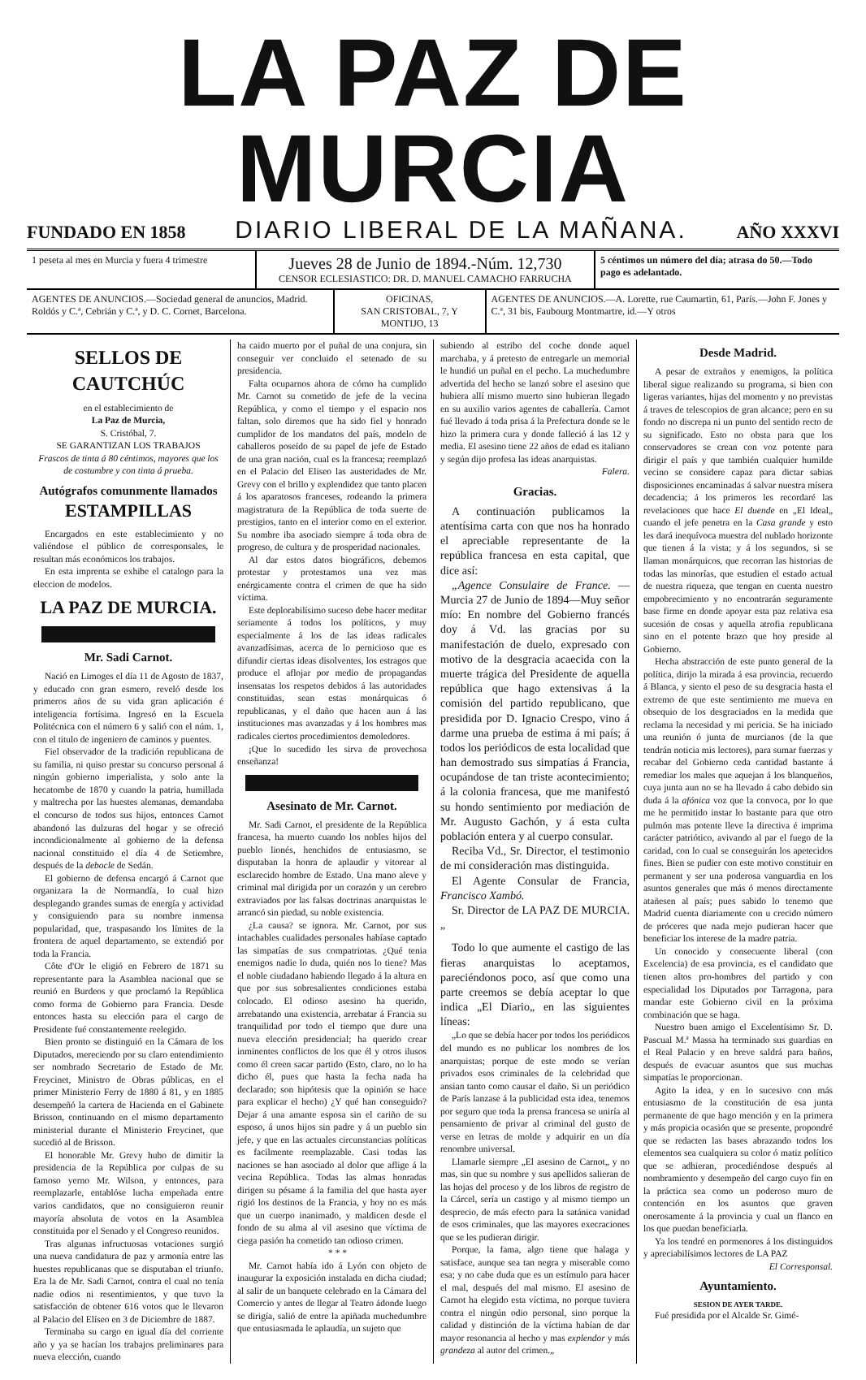LA PAZ DE MURCIA
FUNDADO EN 1858 DIARIO LIBERAL DE LA MAÑANA. AÑO XXXVI
1 peseta al mes en Murcia y fuera 4 trimestre
Jueves 28 de Junio de 1894.-Núm. 12,730
CENSOR ECLESIASTICO: DR. D. MANUEL CAMACHO FARRUCHA
5 céntimos un número del día; atrasa do 50.—Todo pago es adelantado.
AGENTES DE ANUNCIOS.—Sociedad general de anuncios, Madrid. Roldós y C.ª, Cebrián y C.ª, y D. C. Cornet, Barcelona.
OFICINAS,
SAN CRISTOBAL, 7, Y MONTIJO, 13
AGENTES DE ANUNCIOS.—A. Lorette, rue Caumartin, 61, París.—John F. Jones y C.ª, 31 bis, Faubourg Montmartre, id.—Y otros
SELLOS DE CAUTCHÚC
en el establecimiento de
La Paz de Murcia,
S. Cristóbal, 7.
SE GARANTIZAN LOS TRABAJOS
Frascos de tinta á 80 céntimos, mayores que los de costumbre y con tinta á prueba.
Autógrafos comunmente llamados
ESTAMPILLAS
Encargados en este establecimiento y no valiéndose el público de corresponsales, le resultan más económicos los trabajos.
En esta imprenta se exhibe el catalogo para la eleccion de modelos.
LA PAZ DE MURCIA.
Mr. Sadi Carnot.
Nació en Limoges el día 11 de Agosto de 1837, y educado con gran esmero, reveló desde los primeros años de su vida gran aplicación é inteligencia fortísima. Ingresó en la Escuela Politécnica con el número 6 y salió con el núm. 1, con el titulo de ingeniero de caminos y puentes.
Fiel observador de la tradición republicana de su familia, ni quiso prestar su concurso personal á ningún gobierno imperialista, y solo ante la hecatombe de 1870 y cuando la patria, humillada y maltrecha por las huestes alemanas, demandaba el concurso de todos sus hijos, entonces Carnot abandonó las dulzuras del hogar y se ofreció incondicionalmente al gobierno de la defensa nacional constituido el día 4 de Setiembre, después de la debocle de Sedán.
El gobierno de defensa encargó á Carnot que organizara la de Normandía, lo cual hizo desplegando grandes sumas de energía y actividad y consiguiendo para su nombre inmensa popularidad, que, traspasando los límites de la frontera de aquel departamento, se extendió por toda la Francia.
Côte d'Or le eligió en Febrero de 1871 su representante para la Asamblea nacional que se reunió en Burdeos y que proclamó la República como forma de Gobierno para Francia. Desde entonces hasta su elección para el cargo de Presidente fué constantemente reelegido.
Bien pronto se distinguió en la Cámara de los Diputados, mereciendo por su claro entendimiento ser nombrado Secretario de Estado de Mr. Freycinet, Ministro de Obras públicas, en el primer Ministerio Ferry de 1880 á 81, y en 1885 desempeñó la cartera de Hacienda en el Gabinete Brisson, continuando en el mismo departamento ministerial durante el Ministerio Freycinet, que sucedió al de Brisson.
El honorable Mr. Grevy hubo de dimitir la presidencia de la República por culpas de su famoso yerno Mr. Wilson, y entonces, para reemplazarle, entablóse lucha empeñada entre varios candidatos, que no consiguieron reunir mayoría absoluta de votos en la Asamblea constituida por el Senado y el Congreso reunidos.
Tras algunas infructuosas votaciones surgió una nueva candidatura de paz y armonía entre las huestes republicanas que se disputaban el triunfo. Era la de Mr. Sadi Carnot, contra el cual no tenía nadie odios ni resentimientos, y que tuvo la satisfacción de obtener 616 votos que le llevaron al Palacio del Elíseo en 3 de Diciembre de 1887.
Terminaba su cargo en igual día del corriente año y ya se hacían los trabajos preliminares para nueva elección, cuando
ha caido muerto por el puñal de una conjura, sin conseguir ver concluido el setenado de su presidencia.
Falta ocuparnos ahora de cómo ha cumplido Mr. Carnot su cometido de jefe de la vecina República, y como el tiempo y el espacio nos faltan, solo diremos que ha sido fiel y honrado cumplidor de los mandatos del país, modelo de caballeros poseído de su papel de jefe de Estado de una gran nación, cual es la francesa; reemplazó en el Palacio del Eliseo las austeridades de Mr. Grevy con el brillo y explendidez que tanto placen á los aparatosos franceses, rodeando la primera magistratura de la República de toda suerte de prestigios, tanto en el interior como en el exterior. Su nombre iba asociado siempre á toda obra de progreso, de cultura y de prosperidad nacionales.
Al dar estos datos biográficos, debemos protestar y protestamos una vez mas enérgicamente contra el crimen de que ha sido víctima.
Este deplorabilísimo suceso debe hacer meditar seriamente á todos los políticos, y muy especialmente á los de las ideas radicales avanzadísimas, acerca de lo pernicioso que es difundir ciertas ideas disolventes, los estragos que produce el aflojar por medio de propagandas insensatas los respetos debidos á las autoridades constituidas, sean estas monárquicas ó republicanas, y el daño que hacen aun á las instituciones mas avanzadas y á los hombres mas radicales ciertos procedimientos demoledores.
¡Que lo sucedido les sirva de provechosa enseñanza!
Asesinato de Mr. Carnot.
Mr. Sadi Carnot, el presidente de la República francesa, ha muerto cuando los nobles hijos del pueblo lionés, henchidos de entusiasmo, se disputaban la honra de aplaudir y vitorear al esclarecido hombre de Estado. Una mano aleve y criminal mal dirigida por un corazón y un cerebro extraviados por las falsas doctrinas anarquistas le arrancó sin piedad, su noble existencia.
¿La causa? se ignora. Mr. Carnot, por sus intachables cualidades personales habíase captado las simpatías de sus compatriotas. ¿Qué tenia enemigos nadie lo duda, quién nos lo tiene? Mas el noble ciudadano habiendo llegado á la altura en que por sus sobresalientes condiciones estaba colocado. El odioso asesino ha querido, arrebatando una existencia, arrebatar á Francia su tranquilidad por todo el tiempo que dure una nueva elección presidencial; ha querido crear inminentes conflictos de los que él y otros ilusos como él creen sacar partido (Esto, claro, no lo ha dicho él, pues que hasta la fecha nada ha declarado; son hipótesis que la opinión se hace para explicar el hecho) ¿Y qué han conseguido? Dejar á una amante esposa sin el cariño de su esposo, á unos hijos sin padre y á un pueblo sin jefe, y que en las actuales circunstancias políticas es facilmente reemplazable. Casi todas las naciones se han asociado al dolor que aflige á la vecina República. Todas las almas honradas dirigen su pésame á la familia del que hasta ayer rigió los destinos de la Francia, y hoy no es más que un cuerpo inanimado, y maldicen desde el fondo de su alma al vil asesino que víctima de ciega pasión ha cometido tan odioso crimen.
* * *
Mr. Carnot había ido á Lyón con objeto de inaugurar la exposición instalada en dicha ciudad; al salir de un banquete celebrado en la Cámara del Comercio y antes de llegar al Teatro ádonde luego se dirigía, salió de entre la apiñada muchedumbre que entusiasmada le aplaudía, un sujeto que
subiendo al estribo del coche donde aquel marchaba, y á pretesto de entregarle un memorial le hundió un puñal en el pecho. La muchedumbre advertida del hecho se lanzó sobre el asesino que hubiera allí mismo muerto sino hubieran llegado en su auxilio varios agentes de caballería. Carnot fué llevado á toda prisa á la Prefectura donde se le hizo la primera cura y donde falleció á las 12 y media. El asesino tiene 22 años de edad es italiano y según dijo profesa las ideas anarquistas.
Falera.
Gracias.
A continuación publicamos la atentísima carta con que nos ha honrado el apreciable representante de la república francesa en esta capital, que dice así:
„Agence Consulaire de France. —Murcia 27 de Junio de 1894—Muy señor mío: En nombre del Gobierno francés doy á Vd. las gracias por su manifestación de duelo, expresado con motivo de la desgracia acaecida con la muerte trágica del Presidente de aquella república que hago extensivas á la comisión del partido republicano, que presidida por D. Ignacio Crespo, vino á darme una prueba de estima á mi país; á todos los periódicos de esta localidad que han demostrado sus simpatías á Francia, ocupándose de tan triste acontecimiento; á la colonia francesa, que me manifestó su hondo sentimiento por mediación de Mr. Augusto Gachón, y á esta culta población entera y al cuerpo consular.
Reciba Vd., Sr. Director, el testimonio de mi consideración mas distinguida.
El Agente Consular de Francia, Francisco Xambó.
Sr. Director de LA PAZ DE MURCIA.„
Todo lo que aumente el castigo de las fieras anarquistas lo aceptamos, pareciéndonos poco, así que como una parte creemos se debía aceptar lo que indica „El Diario„ en las siguientes líneas:
„Lo que se debía hacer por todos los periódicos del mundo es no publicar los nombres de los anarquistas; porque de este modo se verían privados esos criminales de la celebridad que ansian tanto como causar el daño. Si un periódico de París lanzase á la publicidad esta idea, tenemos por seguro que toda la prensa francesa se uniría al pensamiento de privar al criminal del gusto de verse en letras de molde y adquirir en un día renombre universal.
Llamarle siempre „El asesino de Carnot„ y no mas, sin que su nombre y sus apellidos salieran de las hojas del proceso y de los libros de registro de la Cárcel, sería un castigo y al mismo tiempo un desprecio, de más efecto para la satánica vanidad de esos criminales, que las mayores execraciones que se les pudieran dirigir.
Porque, la fama, algo tiene que halaga y satisface, aunque sea tan negra y miserable como esa; y no cabe duda que es un estímulo para hacer el mal, después del mal mismo. El asesino de Carnot ha elegido esta víctima, no porque tuviera contra el ningún odio personal, sino porque la calidad y distinción de la víctima habían de dar mayor resonancia al hecho y mas explendor y más grandeza al autor del crimen.„
Desde Madrid.
A pesar de extraños y enemigos, la política liberal sigue realizando su programa, si bien con ligeras variantes, hijas del momento y no previstas á traves de telescopios de gran alcance; pero en su fondo no discrepa ni un punto del sentido recto de su significado. Esto no obsta para que los conservadores se crean con voz potente para dirigir el país y que también cualquier humilde vecino se considere capaz para dictar sabias disposiciones encaminadas á salvar nuestra mísera decadencia; á los primeros les recordaré las revelaciones que hace El duende en „El Ideal„ cuando el jefe penetra en la Casa grande y esto les dará inequívoca muestra del nublado horizonte que tienen á la vista; y á los segundos, si se llaman monárquicos, que recorran las historias de todas las minorías, que estudien el estado actual de nuestra riqueza, que tengan en cuenta nuestro empobrecimiento y no encontrarán seguramente base firme en donde apoyar esta paz relativa esa sucesión de cosas y aquella atrofia republicana sino en el potente brazo que hoy preside al Gobierno.
Hecha abstracción de este punto general de la política, dirijo la mirada á esa provincia, recuerdo á Blanca, y siento el peso de su desgracia hasta el extremo de que este sentimiento me mueva en obsequio de los desgraciados en la medida que reclama la necesidad y mi pericia. Se ha iniciado una reunión ó junta de murcianos (de la que tendrán noticia mis lectores), para sumar fuerzas y recabar del Gobierno ceda cantidad bastante á remediar los males que aquejan á los blanqueños, cuya junta aun no se ha llevado á cabo debido sin duda á la afónica voz que la convoca, por lo que me he permitido instar lo bastante para que otro pulmón mas potente lleve la directiva é imprima carácter patriótico, avivando al par el fuego de la caridad, con lo cual se conseguirán los apetecidos fines. Bien se pudier con este motivo constituir en permanent y ser una poderosa vanguardia en los asuntos generales que más ó menos directamente atañesen al país; pues sabido lo tenemo que Madrid cuenta diariamente con u crecido número de próceres que nada mejo pudieran hacer que beneficiar los interese de la madre patria.
Un conocido y consecuente liberal (con Excelencia) de esa provincia, es el candidato que tienen altos pro-hombres del partido y con especialidad los Diputados por Tarragona, para mandar este Gobierno civil en la próxima combinación que se haga.
Nuestro buen amigo el Excelentísimo Sr. D. Pascual M.ª Massa ha terminado sus guardias en el Real Palacio y en breve saldrá para baños, después de evacuar asuntos que sus muchas simpatías le proporcionan.
Agito la idea, y en lo sucesivo con más entusiasmo de la constitución de esa junta permanente de que hago mención y en la primera y más propicia ocasión que se presente, propondré que se redacten las bases abrazando todos los elementos sea cualquiera su color ó matiz político que se adhieran, procediéndose después al nombramiento y desempeño del cargo cuyo fin en la práctica sea como un poderoso muro de contención en los asuntos que graven onerosamente á la provincia y cual un flanco en los que puedan beneficiarla.
Ya los tendré en pormenores á los distinguidos y apreciabilísimos lectores de LA PAZ
El Corresponsal.
Ayuntamiento.
SESION DE AYER TARDE.
Fué presidida por el Alcalde Sr. Gimé-